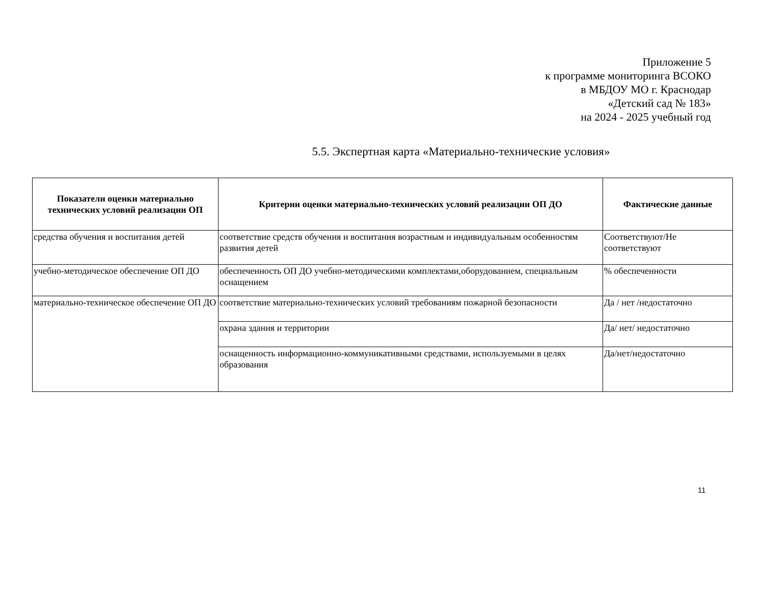Приложение 5
к программе мониторинга ВСОКО
в МБДОУ МО г. Краснодар
«Детский сад № 183»
на 2024 - 2025 учебный год
5.5. Экспертная карта «Материально-технические условия»
| Показатели оценки материально технических условий реализации ОП | Критерии оценки материально-технических условий реализации ОП ДО | Фактические данные |
| --- | --- | --- |
| средства обучения и воспитания детей | соответствие средств обучения и воспитания возрастным и индивидуальным особенностям развития детей | Соответствуют/Не соответствуют |
| учебно-методическое обеспечение ОП ДО | обеспеченность ОП ДО учебно-методическими комплектами,оборудованием, специальным оснащением | % обеспеченности |
| материально-техническое обеспечение ОП ДО | соответствие материально-технических условий требованиям пожарной безопасности | Да / нет /недостаточно |
| | охрана здания и территории | Да/ нет/ недостаточно |
| | оснащенность информационно-коммуникативными средствами, используемыми в целях образования | Да/нет/недостаточно |
11